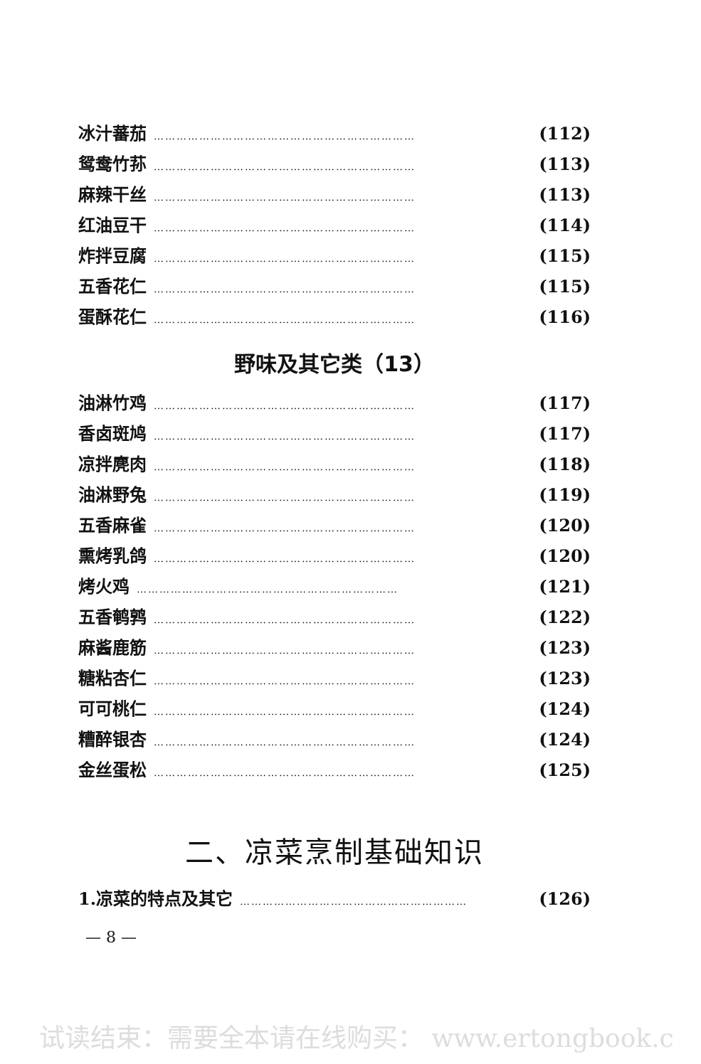冰汁蕃茄 …………………………………………………………… (112)
鸳鸯竹荪 …………………………………………………………… (113)
麻辣干丝 …………………………………………………………… (113)
红油豆干 …………………………………………………………… (114)
炸拌豆腐 …………………………………………………………… (115)
五香花仁 …………………………………………………………… (115)
蛋酥花仁 …………………………………………………………… (116)
野味及其它类（13）
油淋竹鸡 …………………………………………………………… (117)
香卤斑鸠 …………………………………………………………… (117)
凉拌麂肉 …………………………………………………………… (118)
油淋野兔 …………………………………………………………… (119)
五香麻雀 …………………………………………………………… (120)
熏烤乳鸽 …………………………………………………………… (120)
烤火鸡 …………………………………………………………… (121)
五香鹌鹑 …………………………………………………………… (122)
麻酱鹿筋 …………………………………………………………… (123)
糖粘杏仁 …………………………………………………………… (123)
可可桃仁 …………………………………………………………… (124)
糟醉银杏 …………………………………………………………… (124)
金丝蛋松 …………………………………………………………… (125)
二、凉菜烹制基础知识
1.凉菜的特点及其它 …………………………………………………… (126)
— 8 —
试读结束：需要全本请在线购买： www.ertongbook.c